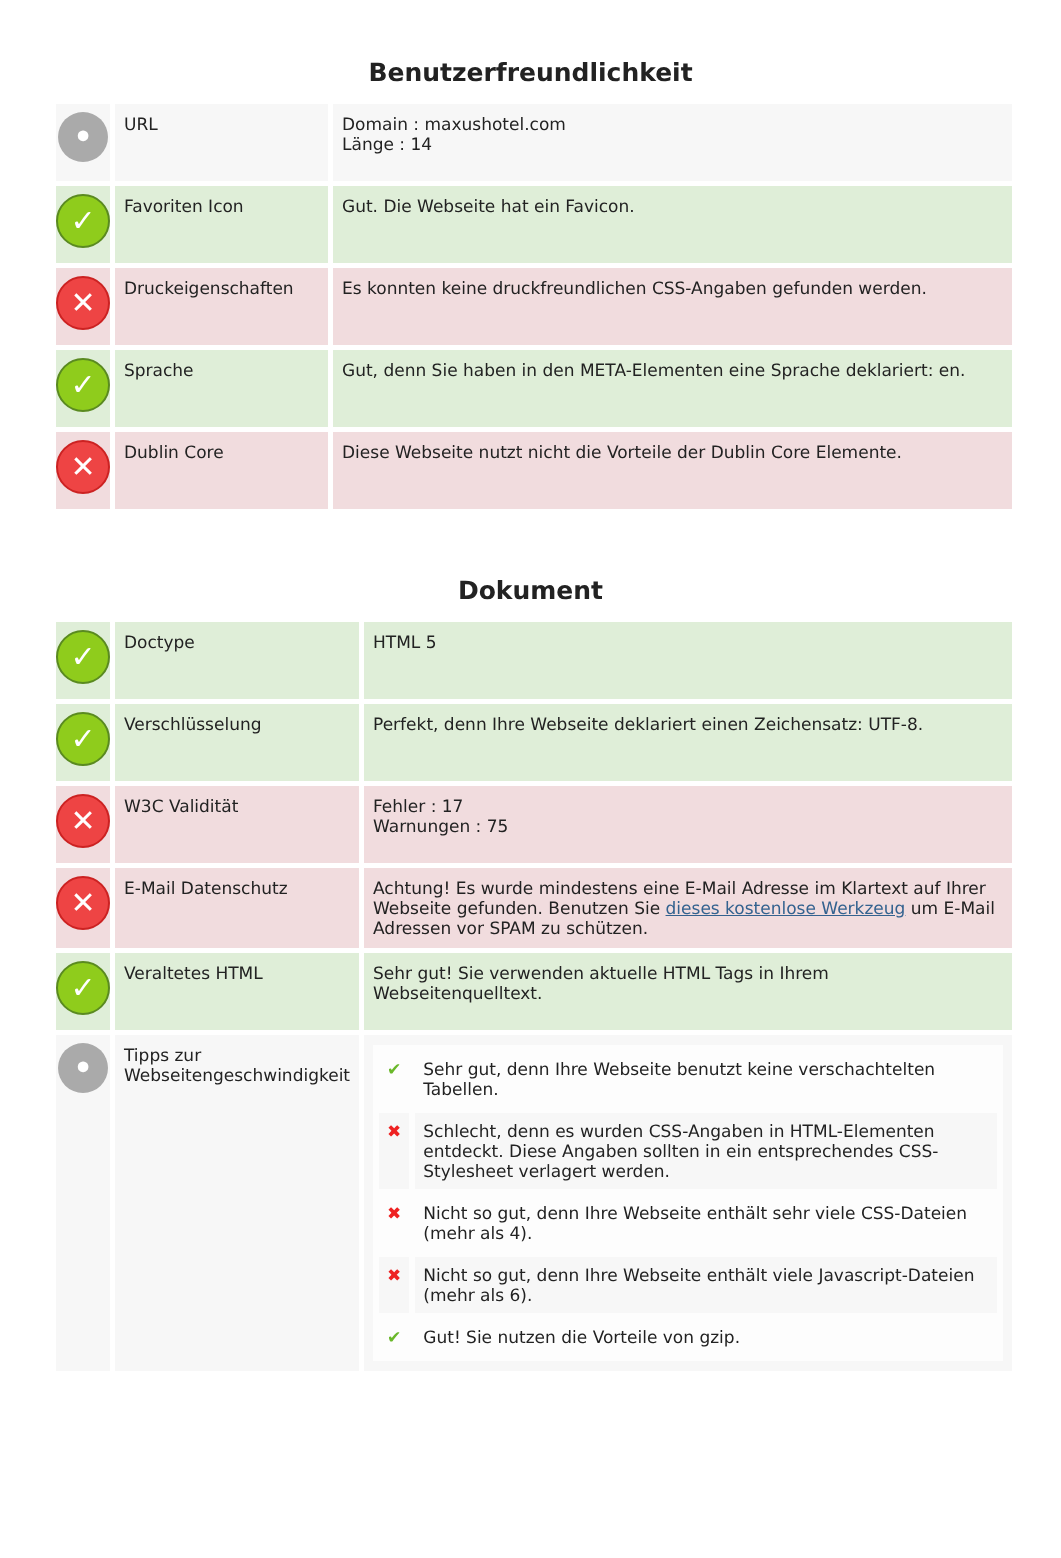Benutzerfreundlichkeit
| • | URL | Domain : maxushotel.com Länge : 14 |
| ✓ | Favoriten Icon | Gut. Die Webseite hat ein Favicon. |
| ✕ | Druckeigenschaften | Es konnten keine druckfreundlichen CSS-Angaben gefunden werden. |
| ✓ | Sprache | Gut, denn Sie haben in den META-Elementen eine Sprache deklariert: en. |
| ✕ | Dublin Core | Diese Webseite nutzt nicht die Vorteile der Dublin Core Elemente. |
Dokument
| ✓ | Doctype | HTML 5 |
| ✓ | Verschlüsselung | Perfekt, denn Ihre Webseite deklariert einen Zeichensatz: UTF-8. |
| ✕ | W3C Validität | Fehler : 17 Warnungen : 75 |
| ✕ | E-Mail Datenschutz | Achtung! Es wurde mindestens eine E-Mail Adresse im Klartext auf Ihrer Webseite gefunden. Benutzen Sie dieses kostenlose Werkzeug um E-Mail Adressen vor SPAM zu schützen. |
| ✓ | Veraltetes HTML | Sehr gut! Sie verwenden aktuelle HTML Tags in Ihrem Webseitenquelltext. |
| • | Tipps zur Webseitengeschwindigkeit | / ✔ / Sehr gut, denn Ihre Webseite benutzt keine verschachtelten Tabellen. / / ✖ / Schlecht, denn es wurden CSS-Angaben in HTML-Elementen entdeckt. Diese Angaben sollten in ein entsprechendes CSS-Stylesheet verlagert werden. / / ✖ / Nicht so gut, denn Ihre Webseite enthält sehr viele CSS-Dateien (mehr als 4). / / ✖ / Nicht so gut, denn Ihre Webseite enthält viele Javascript-Dateien (mehr als 6). / / ✔ / Gut! Sie nutzen die Vorteile von gzip. / |